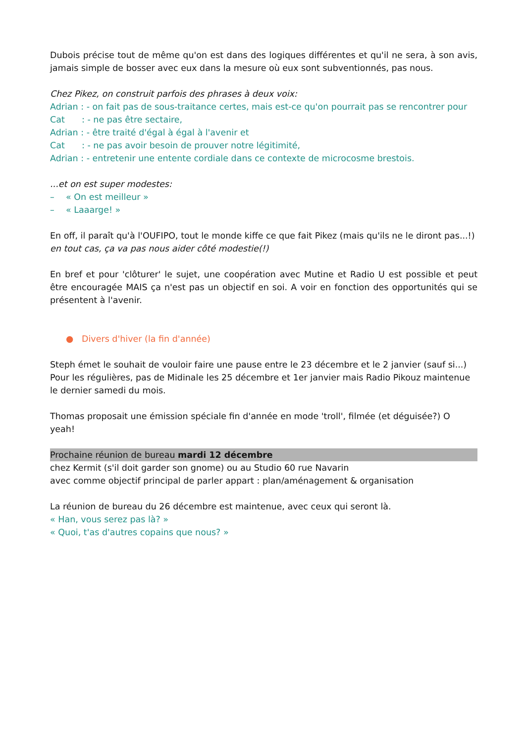Dubois précise tout de même qu'on est dans des logiques différentes et qu'il ne sera, à son avis, jamais simple de bosser avec eux dans la mesure où eux sont subventionnés, pas nous.
Chez Pikez, on construit parfois des phrases à deux voix:
Adrian : - on fait pas de sous-traitance certes, mais est-ce qu'on pourrait pas se rencontrer pour
Cat: - ne pas être sectaire,
Adrian : - être traité d'égal à égal à l'avenir et
Cat: - ne pas avoir besoin de prouver notre légitimité,
Adrian : - entretenir une entente cordiale dans ce contexte de microcosme brestois.
...et on est super modestes:
– « On est meilleur »
– « Laaarge! »
En off, il paraît qu'à l'OUFIPO, tout le monde kiffe ce que fait Pikez (mais qu'ils ne le diront pas...!)
en tout cas, ça va pas nous aider côté modestie(!)
En bref et pour 'clôturer' le sujet, une coopération avec Mutine et Radio U est possible et peut être encouragée MAIS ça n'est pas un objectif en soi. A voir en fonction des opportunités qui se présentent à l'avenir.
● Divers d'hiver (la fin d'année)
Steph émet le souhait de vouloir faire une pause entre le 23 décembre et le 2 janvier (sauf si...)
Pour les régulières, pas de Midinale les 25 décembre et 1er janvier mais Radio Pikouz maintenue le dernier samedi du mois.
Thomas proposait une émission spéciale fin d'année en mode 'troll', filmée (et déguisée?) O yeah!
Prochaine réunion de bureau mardi 12 décembre
chez Kermit (s'il doit garder son gnome) ou au Studio 60 rue Navarin
avec comme objectif principal de parler appart : plan/aménagement & organisation
La réunion de bureau du 26 décembre est maintenue, avec ceux qui seront là.
« Han, vous serez pas là? »
« Quoi, t'as d'autres copains que nous? »